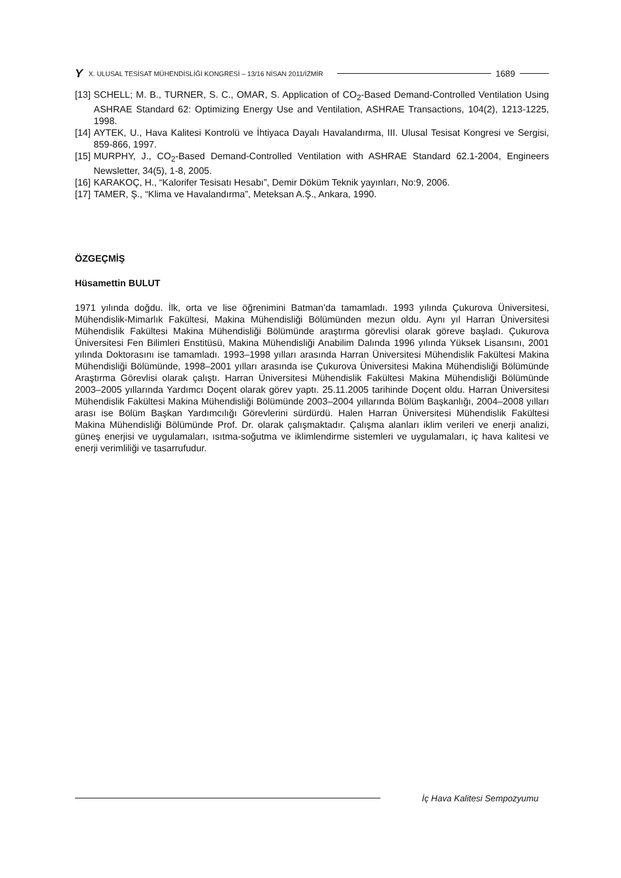Y X. ULUSAL TESİSAT MÜHENDİSLİĞİ KONGRESİ – 13/16 NİSAN 2011/İZMİR 1689
[13] SCHELL; M. B., TURNER, S. C., OMAR, S. Application of CO<sub>2</sub>-Based Demand-Controlled Ventilation Using ASHRAE Standard 62: Optimizing Energy Use and Ventilation, ASHRAE Transactions, 104(2), 1213-1225, 1998.
[14] AYTEK, U., Hava Kalitesi Kontrolü ve İhtiyaca Dayalı Havalandırma, III. Ulusal Tesisat Kongresi ve Sergisi, 859-866, 1997.
[15] MURPHY, J., CO<sub>2</sub>-Based Demand-Controlled Ventilation with ASHRAE Standard 62.1-2004, Engineers Newsletter, 34(5), 1-8, 2005.
[16] KARAKOÇ, H., “Kalorifer Tesisatı Hesabı”, Demir Döküm Teknik yayınları, No:9, 2006.
[17] TAMER, Ş., “Klima ve Havalandırma”, Meteksan A.Ş., Ankara, 1990.
ÖZGEÇMİŞ
Hüsamettin BULUT
1971 yılında doğdu. İlk, orta ve lise öğrenimini Batman’da tamamladı. 1993 yılında Çukurova Üniversitesi, Mühendislik-Mimarlık Fakültesi, Makina Mühendisliği Bölümünden mezun oldu. Aynı yıl Harran Üniversitesi Mühendislik Fakültesi Makina Mühendisliği Bölümünde araştırma görevlisi olarak göreve başladı. Çukurova Üniversitesi Fen Bilimleri Enstitüsü, Makina Mühendisliği Anabilim Dalında 1996 yılında Yüksek Lisansını, 2001 yılında Doktorasını ise tamamladı. 1993–1998 yılları arasında Harran Üniversitesi Mühendislik Fakültesi Makina Mühendisliği Bölümünde, 1998–2001 yılları arasında ise Çukurova Üniversitesi Makina Mühendisliği Bölümünde Araştırma Görevlisi olarak çalıştı. Harran Üniversitesi Mühendislik Fakültesi Makina Mühendisliği Bölümünde 2003–2005 yıllarında Yardımcı Doçent olarak görev yaptı. 25.11.2005 tarihinde Doçent oldu. Harran Üniversitesi Mühendislik Fakültesi Makina Mühendisliği Bölümünde 2003–2004 yıllarında Bölüm Başkanlığı, 2004–2008 yılları arası ise Bölüm Başkan Yardımcılığı Görevlerini sürdürdü. Halen Harran Üniversitesi Mühendislik Fakültesi Makina Mühendisliği Bölümünde Prof. Dr. olarak çalışmaktadır. Çalışma alanları iklim verileri ve enerji analizi, güneş enerjisi ve uygulamaları, ısıtma-soğutma ve iklimlendirme sistemleri ve uygulamaları, iç hava kalitesi ve enerji verimliliği ve tasarrufudur.
İç Hava Kalitesi Sempozyumu